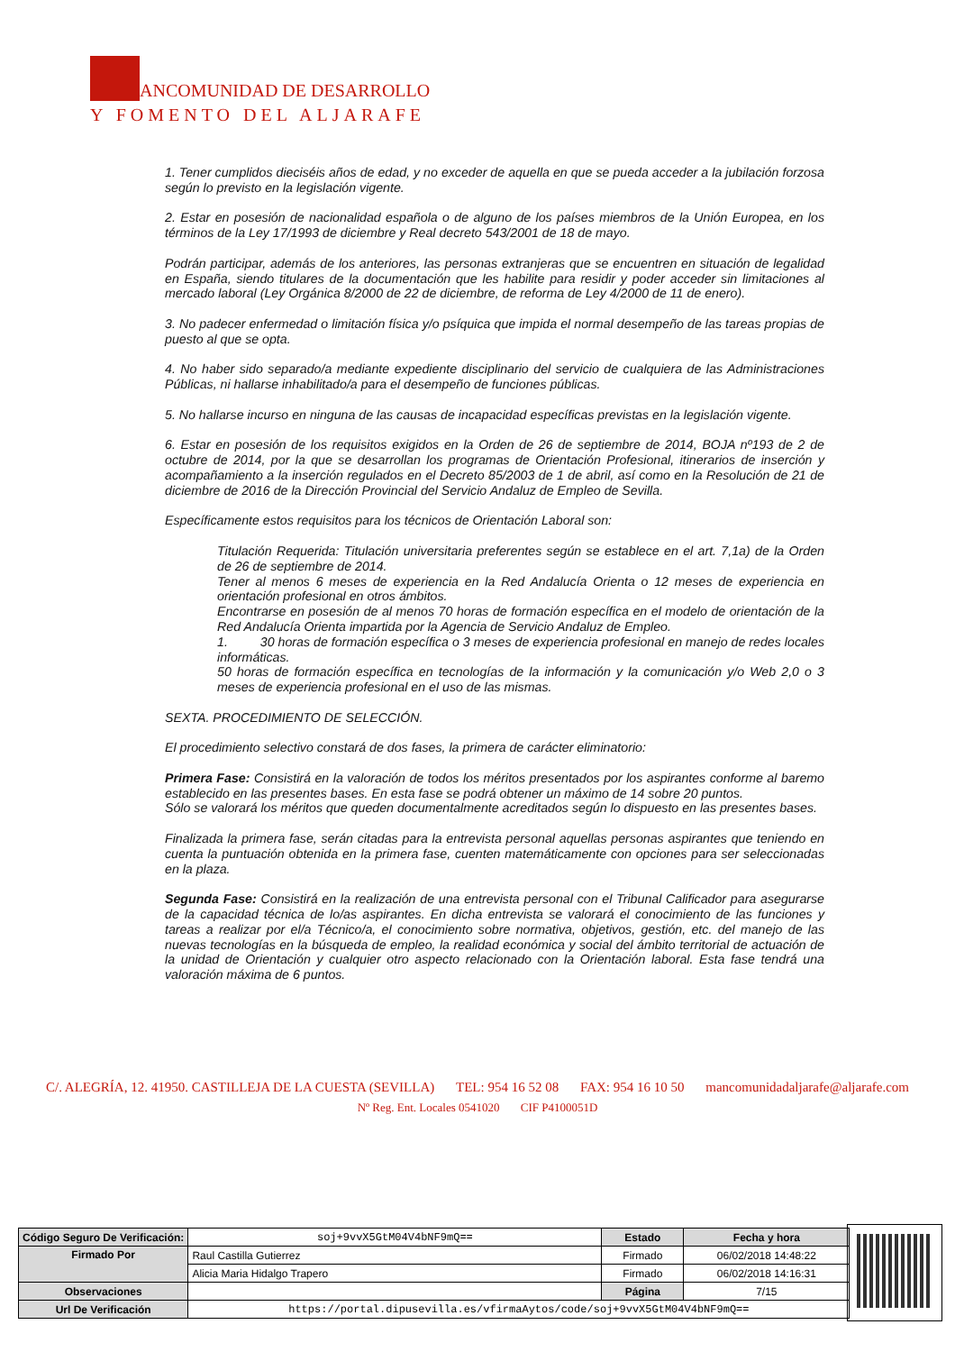ANCOMUNIDAD DE DESARROLLO
Y FOMENTO DEL ALJARAFE
1. Tener cumplidos dieciséis años de edad, y no exceder de aquella en que se pueda acceder a la jubilación forzosa según lo previsto en la legislación vigente.
2. Estar en posesión de nacionalidad española o de alguno de los países miembros de la Unión Europea, en los términos de la Ley 17/1993 de diciembre y Real decreto 543/2001 de 18 de mayo.
Podrán participar, además de los anteriores, las personas extranjeras que se encuentren en situación de legalidad en España, siendo titulares de la documentación que les habilite para residir y poder acceder sin limitaciones al mercado laboral (Ley Orgánica 8/2000 de 22 de diciembre, de reforma de Ley 4/2000 de 11 de enero).
3. No padecer enfermedad o limitación física y/o psíquica que impida el normal desempeño de las tareas propias de puesto al que se opta.
4. No haber sido separado/a mediante expediente disciplinario del servicio de cualquiera de las Administraciones Públicas, ni hallarse inhabilitado/a para el desempeño de funciones públicas.
5. No hallarse incurso en ninguna de las causas de incapacidad específicas previstas en la legislación vigente.
6. Estar en posesión de los requisitos exigidos en la Orden de 26 de septiembre de 2014, BOJA nº193 de 2 de octubre de 2014, por la que se desarrollan los programas de Orientación Profesional, itinerarios de inserción y acompañamiento a la inserción regulados en el Decreto 85/2003 de 1 de abril, así como en la Resolución de 21 de diciembre de 2016 de la Dirección Provincial del Servicio Andaluz de Empleo de Sevilla.
Específicamente estos requisitos para los técnicos de Orientación Laboral son:
Titulación Requerida: Titulación universitaria preferentes según se establece en el art. 7,1a) de la Orden de 26 de septiembre de 2014.
Tener al menos 6 meses de experiencia en la Red Andalucía Orienta o 12 meses de experiencia en orientación profesional en otros ámbitos.
Encontrarse en posesión de al menos 70 horas de formación específica en el modelo de orientación de la Red Andalucía Orienta impartida por la Agencia de Servicio Andaluz de Empleo.
1. 30 horas de formación específica o 3 meses de experiencia profesional en manejo de redes locales informáticas.
50 horas de formación específica en tecnologías de la información y la comunicación y/o Web 2,0 o 3 meses de experiencia profesional en el uso de las mismas.
SEXTA. PROCEDIMIENTO DE SELECCIÓN.
El procedimiento selectivo constará de dos fases, la primera de carácter eliminatorio:
Primera Fase: Consistirá en la valoración de todos los méritos presentados por los aspirantes conforme al baremo establecido en las presentes bases. En esta fase se podrá obtener un máximo de 14 sobre 20 puntos.
Sólo se valorará los méritos que queden documentalmente acreditados según lo dispuesto en las presentes bases.
Finalizada la primera fase, serán citadas para la entrevista personal aquellas personas aspirantes que teniendo en cuenta la puntuación obtenida en la primera fase, cuenten matemáticamente con opciones para ser seleccionadas en la plaza.
Segunda Fase: Consistirá en la realización de una entrevista personal con el Tribunal Calificador para asegurarse de la capacidad técnica de lo/as aspirantes. En dicha entrevista se valorará el conocimiento de las funciones y tareas a realizar por el/a Técnico/a, el conocimiento sobre normativa, objetivos, gestión, etc. del manejo de las nuevas tecnologías en la búsqueda de empleo, la realidad económica y social del ámbito territorial de actuación de la unidad de Orientación y cualquier otro aspecto relacionado con la Orientación laboral. Esta fase tendrá una valoración máxima de 6 puntos.
C/. ALEGRÍA, 12. 41950. CASTILLEJA DE LA CUESTA (SEVILLA) TEL: 954 16 52 08 FAX: 954 16 10 50 mancomunidadaljarafe@aljarafe.com
Nº Reg. Ent. Locales 0541020 CIF P4100051D
| Código Seguro De Verificación: | soj+9vvX5GtM04V4bNF9mQ== | Estado | Fecha y hora |
| Firmado Por | Raul Castilla Gutierrez | Firmado | 06/02/2018 14:48:22 |
| | Alicia Maria Hidalgo Trapero | Firmado | 06/02/2018 14:16:31 |
| Observaciones | | Página | 7/15 |
| Url De Verificación | https://portal.dipusevilla.es/vfirmaAytos/code/soj+9vvX5GtM04V4bNF9mQ== | | |